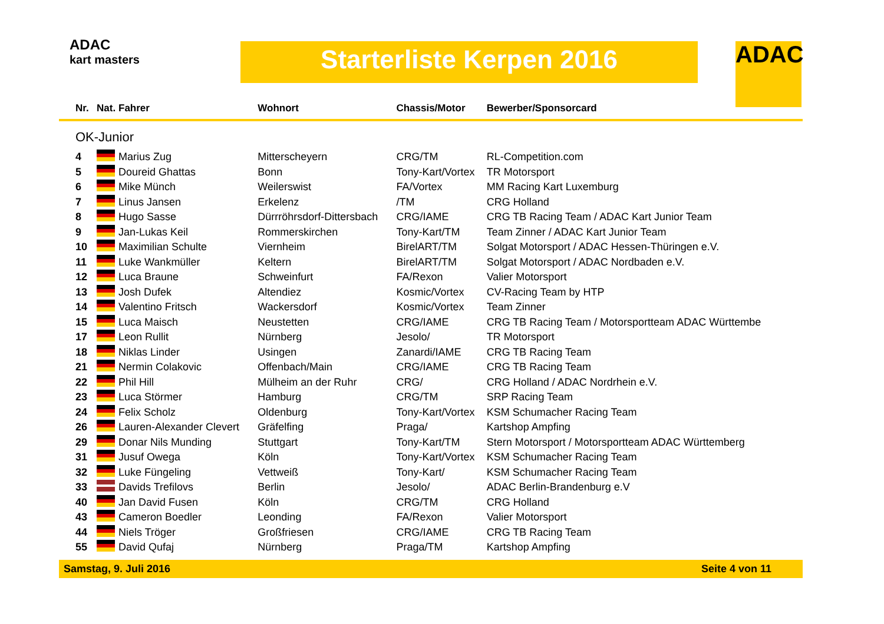ADAC
kart masters
Starterliste Kerpen 2016 ADAC
| Nr. | Nat. | Fahrer | Wohnort | Chassis/Motor | Bewerber/Sponsorcard |
| --- | --- | --- | --- | --- | --- |
| OK-Junior | | | | | |
| 4 | | Marius Zug | Mitterscheyern | CRG/TM | RL-Competition.com |
| 5 | | Doureid Ghattas | Bonn | Tony-Kart/Vortex | TR Motorsport |
| 6 | | Mike Münch | Weilerswist | FA/Vortex | MM Racing Kart Luxemburg |
| 7 | | Linus Jansen | Erkelenz | /TM | CRG Holland |
| 8 | | Hugo Sasse | Dürrröhrsdorf-Dittersbach | CRG/IAME | CRG TB Racing Team / ADAC Kart Junior Team |
| 9 | | Jan-Lukas Keil | Rommerskirchen | Tony-Kart/TM | Team Zinner / ADAC Kart Junior Team |
| 10 | | Maximilian Schulte | Viernheim | BirelART/TM | Solgat Motorsport / ADAC Hessen-Thüringen e.V. |
| 11 | | Luke Wankmüller | Keltern | BirelART/TM | Solgat Motorsport / ADAC Nordbaden e.V. |
| 12 | | Luca Braune | Schweinfurt | FA/Rexon | Valier Motorsport |
| 13 | | Josh Dufek | Altendiez | Kosmic/Vortex | CV-Racing Team by HTP |
| 14 | | Valentino Fritsch | Wackersdorf | Kosmic/Vortex | Team Zinner |
| 15 | | Luca Maisch | Neustetten | CRG/IAME | CRG TB Racing Team / Motorsportteam ADAC Württembe |
| 17 | | Leon Rullit | Nürnberg | Jesolo/ | TR Motorsport |
| 18 | | Niklas Linder | Usingen | Zanardi/IAME | CRG TB Racing Team |
| 21 | | Nermin Colakovic | Offenbach/Main | CRG/IAME | CRG TB Racing Team |
| 22 | | Phil Hill | Mülheim an der Ruhr | CRG/ | CRG Holland / ADAC Nordrhein e.V. |
| 23 | | Luca Störmer | Hamburg | CRG/TM | SRP Racing Team |
| 24 | | Felix Scholz | Oldenburg | Tony-Kart/Vortex | KSM Schumacher Racing Team |
| 26 | | Lauren-Alexander Clevert | Gräfelfing | Praga/ | Kartshop Ampfing |
| 29 | | Donar Nils Munding | Stuttgart | Tony-Kart/TM | Stern Motorsport / Motorsportteam ADAC Württemberg |
| 31 | | Jusuf Owega | Köln | Tony-Kart/Vortex | KSM Schumacher Racing Team |
| 32 | | Luke Füngeling | Vettweiß | Tony-Kart/ | KSM Schumacher Racing Team |
| 33 | | Davids Trefilovs | Berlin | Jesolo/ | ADAC Berlin-Brandenburg e.V |
| 40 | | Jan David Fusen | Köln | CRG/TM | CRG Holland |
| 43 | | Cameron Boedler | Leonding | FA/Rexon | Valier Motorsport |
| 44 | | Niels Tröger | Großfriesen | CRG/IAME | CRG TB Racing Team |
| 55 | | David Qufaj | Nürnberg | Praga/TM | Kartshop Ampfing |
Samstag, 9. Juli 2016 Seite 4 von 11